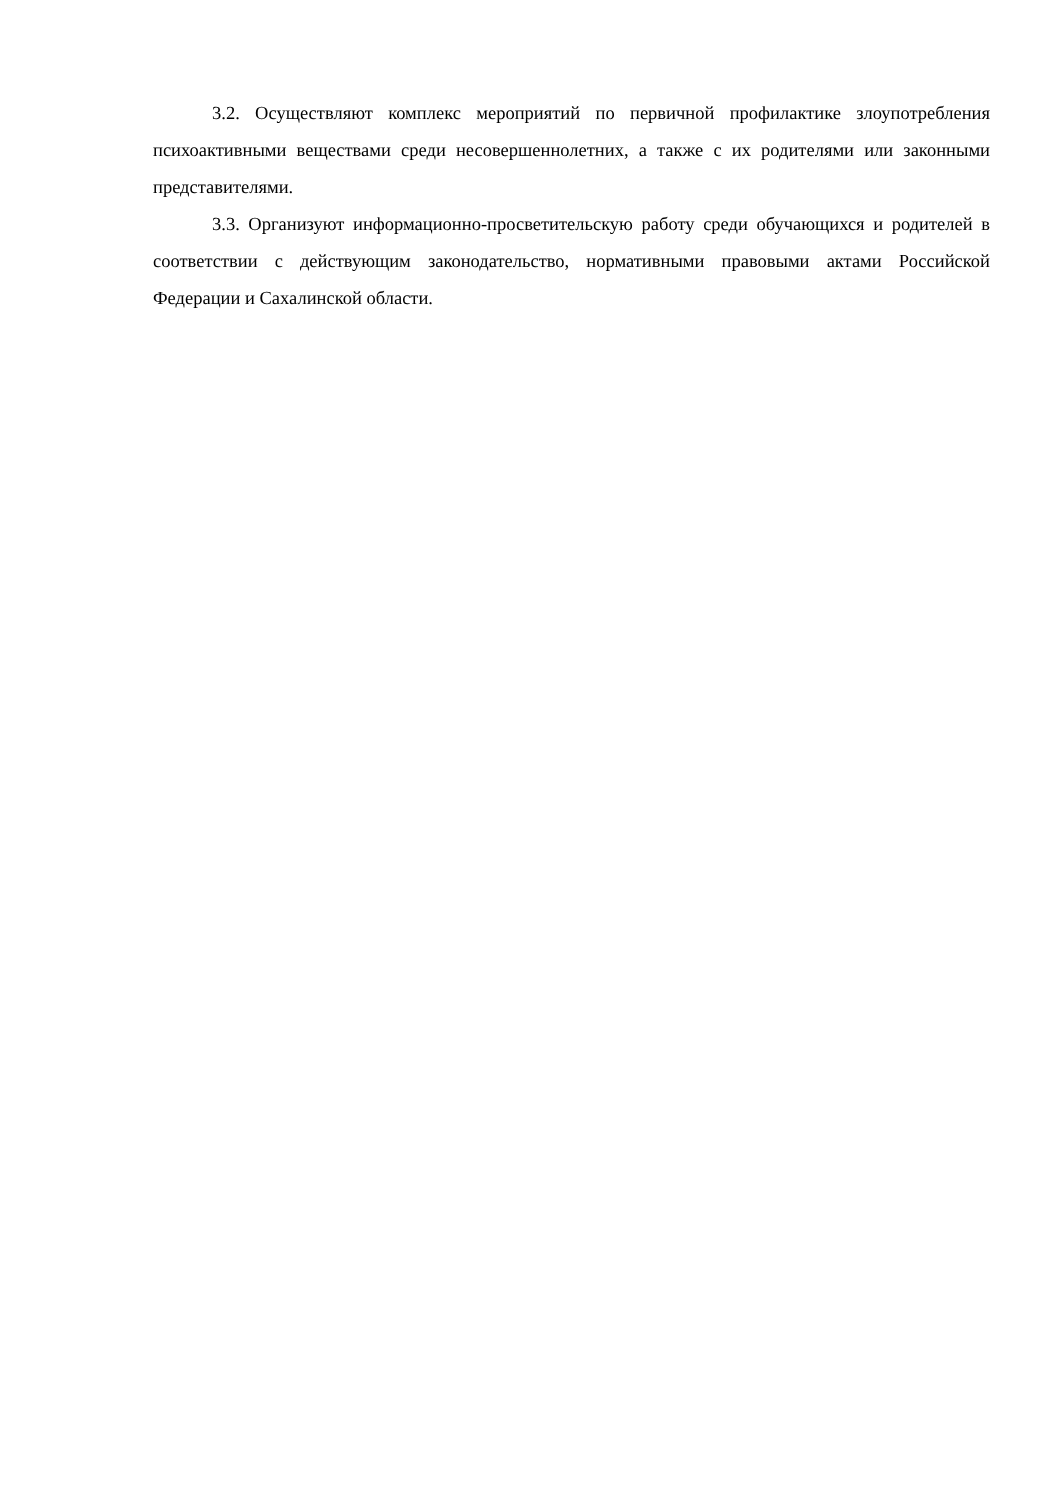3.2. Осуществляют комплекс мероприятий по первичной профилактике злоупотребления психоактивными веществами среди несовершеннолетних, а также с их родителями или законными представителями.
3.3. Организуют информационно-просветительскую работу среди обучающихся и родителей в соответствии с действующим законодательство, нормативными правовыми актами Российской Федерации и Сахалинской области.